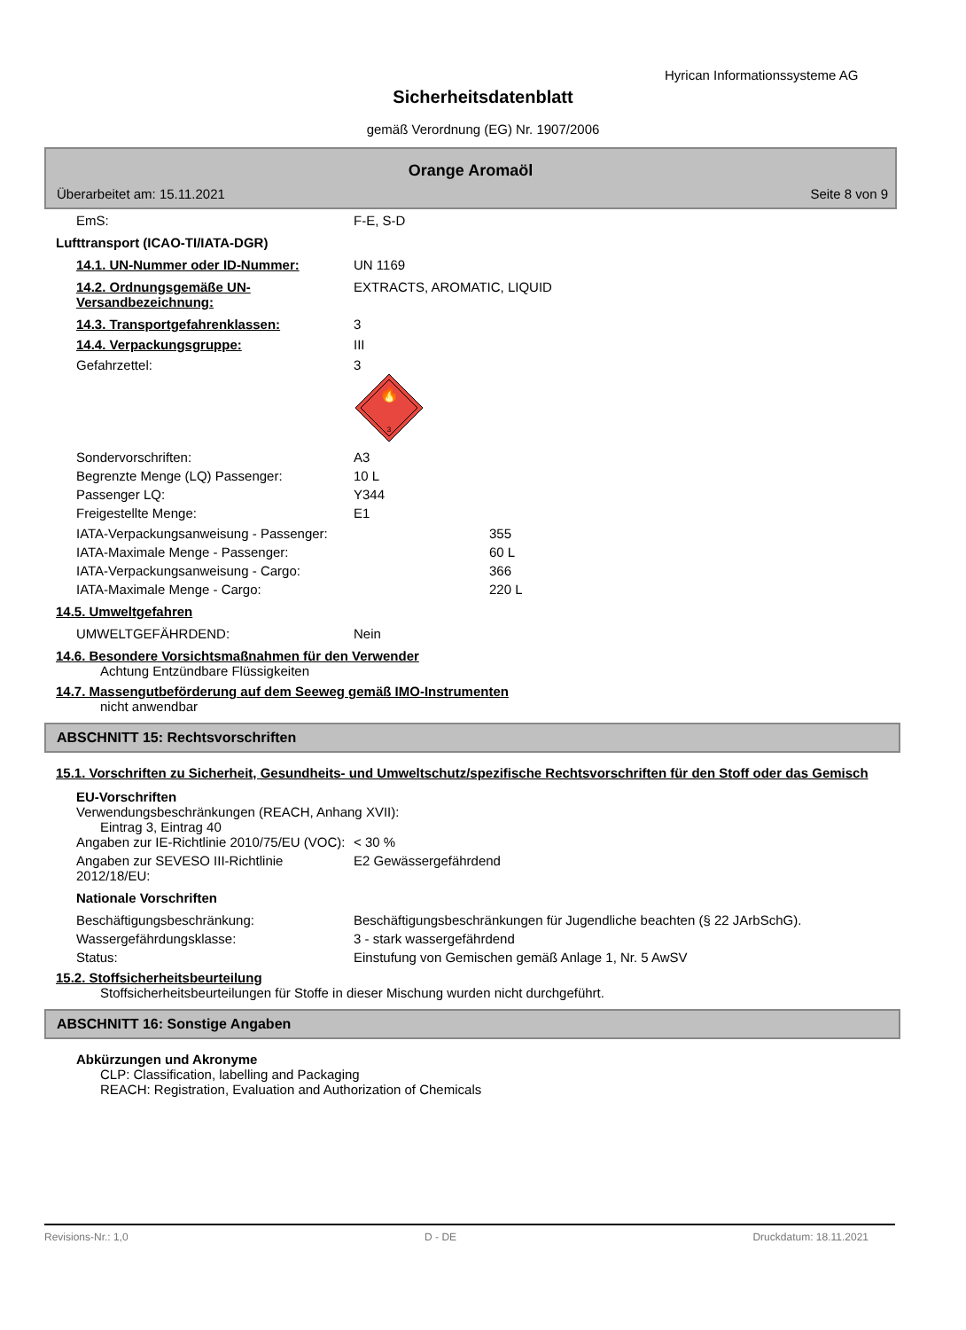Hyrican Informationssysteme AG
Sicherheitsdatenblatt
gemäß Verordnung (EG) Nr. 1907/2006
Orange Aromaöl
Überarbeitet am: 15.11.2021 Seite 8 von 9
EmS: F-E, S-D
Lufttransport (ICAO-TI/IATA-DGR)
14.1. UN-Nummer oder ID-Nummer: UN 1169
14.2. Ordnungsgemäße UN-Versandbezeichnung:
EXTRACTS, AROMATIC, LIQUID
14.3. Transportgefahrenklassen: 3
14.4. Verpackungsgruppe: III
Gefahrzettel: 3
🔥
3
Sondervorschriften: A3
Begrenzte Menge (LQ) Passenger: 10 L
Passenger LQ: Y344
Freigestellte Menge: E1
IATA-Verpackungsanweisung - Passenger: 355
IATA-Maximale Menge - Passenger: 60 L
IATA-Verpackungsanweisung - Cargo: 366
IATA-Maximale Menge - Cargo: 220 L
14.5. Umweltgefahren
UMWELTGEFÄHRDEND: Nein
14.6. Besondere Vorsichtsmaßnahmen für den Verwender
Achtung Entzündbare Flüssigkeiten
14.7. Massengutbeförderung auf dem Seeweg gemäß IMO-Instrumenten
nicht anwendbar
ABSCHNITT 15: Rechtsvorschriften
15.1. Vorschriften zu Sicherheit, Gesundheits- und Umweltschutz/spezifische Rechtsvorschriften für den Stoff oder das Gemisch
EU-Vorschriften
Verwendungsbeschränkungen (REACH, Anhang XVII):
Eintrag 3, Eintrag 40
Angaben zur IE-Richtlinie 2010/75/EU (VOC):
< 30 %
Angaben zur SEVESO III-Richtlinie 2012/18/EU:
E2 Gewässergefährdend
Nationale Vorschriften
Beschäftigungsbeschränkung: Beschäftigungsbeschränkungen für Jugendliche beachten (§ 22 JArbSchG).
Wassergefährdungsklasse: 3 - stark wassergefährdend
Status: Einstufung von Gemischen gemäß Anlage 1, Nr. 5 AwSV
15.2. Stoffsicherheitsbeurteilung
Stoffsicherheitsbeurteilungen für Stoffe in dieser Mischung wurden nicht durchgeführt.
ABSCHNITT 16: Sonstige Angaben
Abkürzungen und Akronyme
CLP: Classification, labelling and Packaging
REACH: Registration, Evaluation and Authorization of Chemicals
Revisions-Nr.: 1,0 D - DE Druckdatum: 18.11.2021